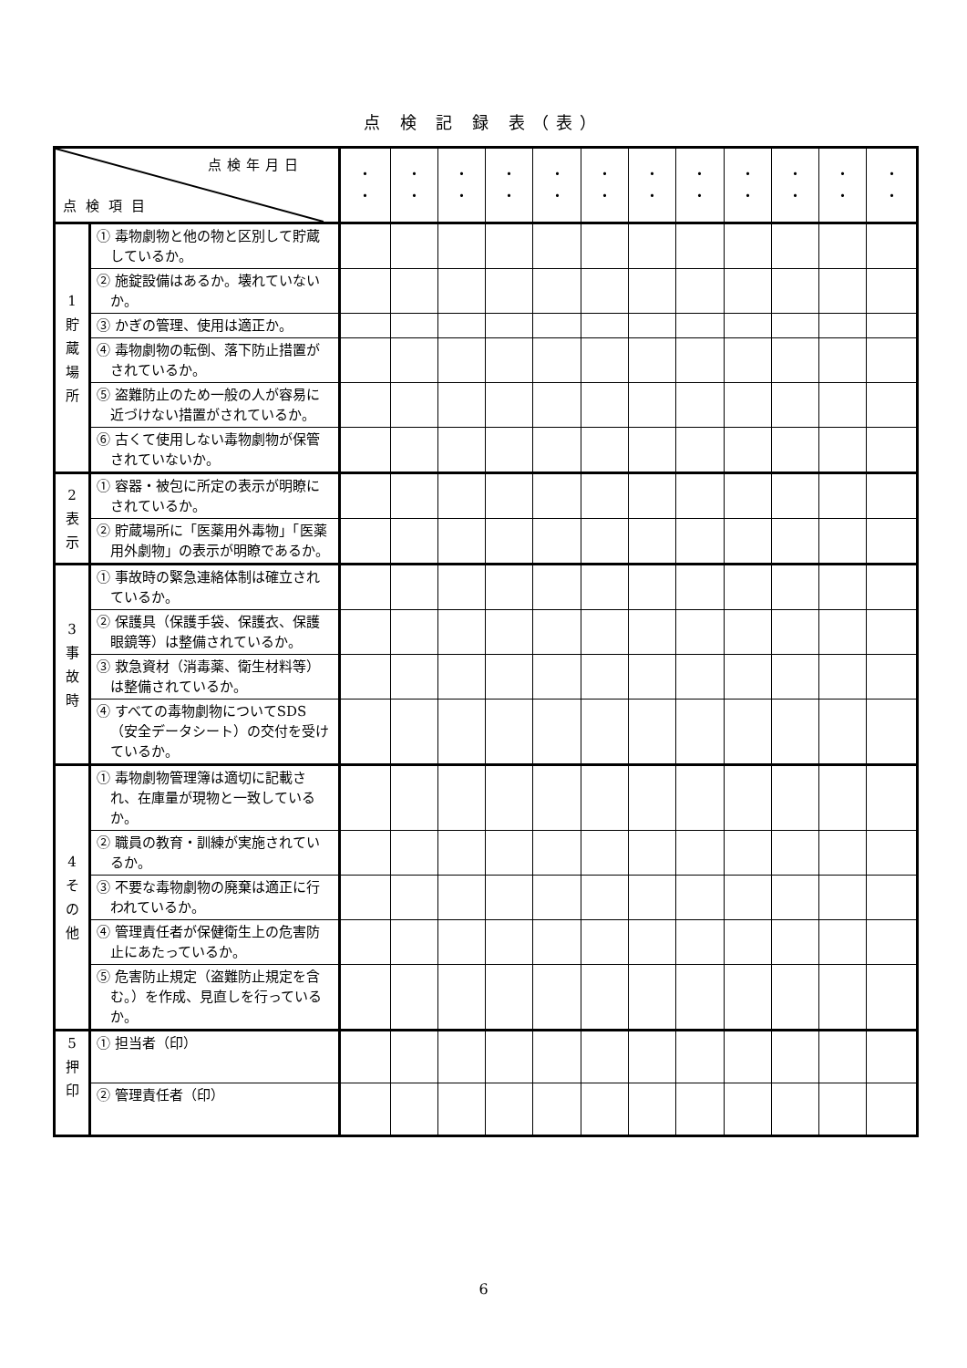点 検 記 録 表（表）
| 点検年月日 点検項目 | | ・ ・ | ・ ・ | ・ ・ | ・ ・ | ・ ・ | ・ ・ | ・ ・ | ・ ・ | ・ ・ | ・ ・ | ・ ・ | ・ ・ |
| 1 貯 蔵 場 所 | ① 毒物劇物と他の物と区別して貯蔵しているか。 | | | | | | | | | | | | |
| | ② 施錠設備はあるか。壊れていないか。 | | | | | | | | | | | | |
| | ③ かぎの管理、使用は適正か。 | | | | | | | | | | | | |
| | ④ 毒物劇物の転倒、落下防止措置がされているか。 | | | | | | | | | | | | |
| | ⑤ 盗難防止のため一般の人が容易に近づけない措置がされているか。 | | | | | | | | | | | | |
| | ⑥ 古くて使用しない毒物劇物が保管されていないか。 | | | | | | | | | | | | |
| 2 表 示 | ① 容器・被包に所定の表示が明瞭にされているか。 | | | | | | | | | | | | |
| | ② 貯蔵場所に「医薬用外毒物」「医薬用外劇物」の表示が明瞭であるか。 | | | | | | | | | | | | |
| 3 事 故 時 | ① 事故時の緊急連絡体制は確立されているか。 | | | | | | | | | | | | |
| | ② 保護具（保護手袋、保護衣、保護眼鏡等）は整備されているか。 | | | | | | | | | | | | |
| | ③ 救急資材（消毒薬、衛生材料等）は整備されているか。 | | | | | | | | | | | | |
| | ④ すべての毒物劇物についてSDS（安全データシート）の交付を受けているか。 | | | | | | | | | | | | |
| 4 そ の 他 | ① 毒物劇物管理簿は適切に記載され、在庫量が現物と一致しているか。 | | | | | | | | | | | | |
| | ② 職員の教育・訓練が実施されているか。 | | | | | | | | | | | | |
| | ③ 不要な毒物劇物の廃棄は適正に行われているか。 | | | | | | | | | | | | |
| | ④ 管理責任者が保健衛生上の危害防止にあたっているか。 | | | | | | | | | | | | |
| | ⑤ 危害防止規定（盗難防止規定を含む。）を作成、見直しを行っているか。 | | | | | | | | | | | | |
| 5 押 印 | ① 担当者（印） | | | | | | | | | | | | |
| | ② 管理責任者（印） | | | | | | | | | | | | |
6